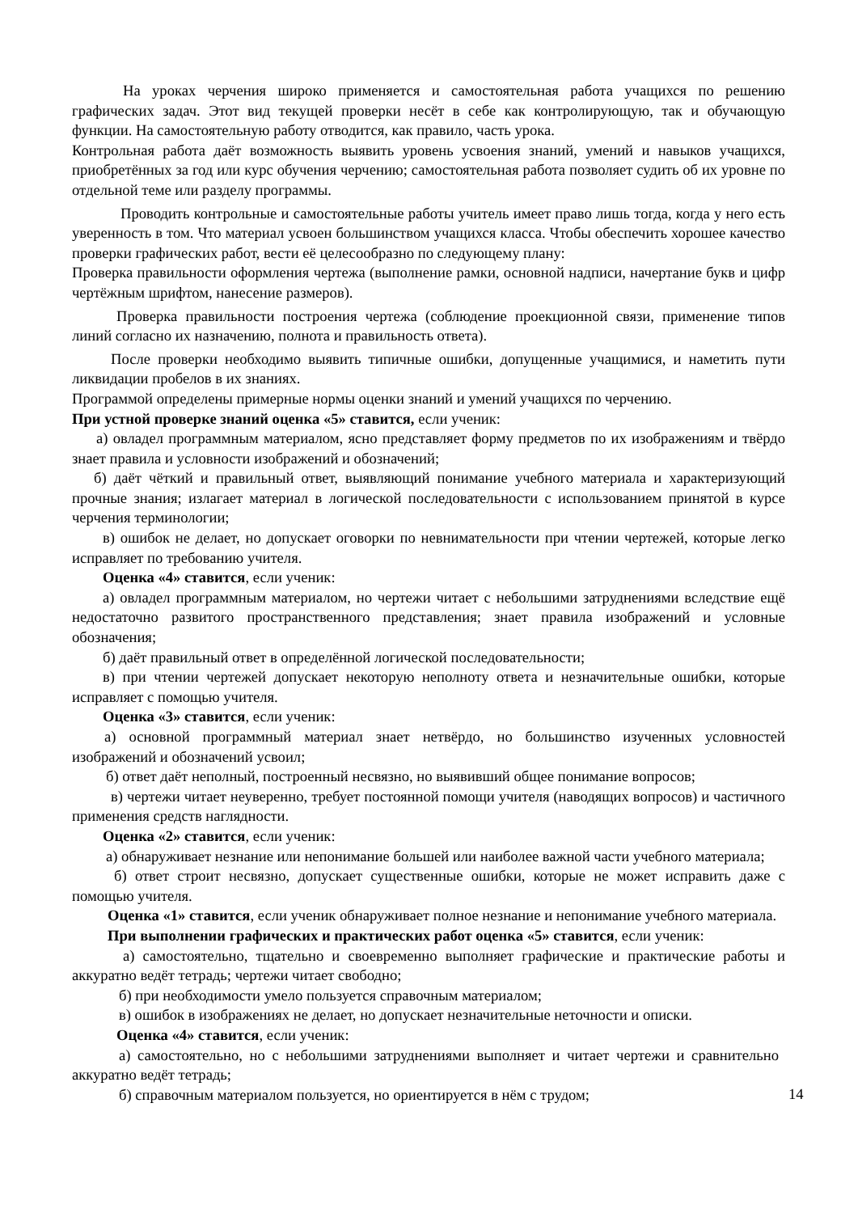На уроках черчения широко применяется и самостоятельная работа учащихся по решению графических задач. Этот вид текущей проверки несёт в себе как контролирующую, так и обучающую функции. На самостоятельную работу отводится, как правило, часть урока.
Контрольная работа даёт возможность выявить уровень усвоения знаний, умений и навыков учащихся, приобретённых за год или курс обучения черчению; самостоятельная работа позволяет судить об их уровне по отдельной теме или разделу программы.
Проводить контрольные и самостоятельные работы учитель имеет право лишь тогда, когда у него есть уверенность в том. Что материал усвоен большинством учащихся класса. Чтобы обеспечить хорошее качество проверки графических работ, вести её целесообразно по следующему плану:
Проверка правильности оформления чертежа (выполнение рамки, основной надписи, начертание букв и цифр чертёжным шрифтом, нанесение размеров).
Проверка правильности построения чертежа (соблюдение проекционной связи, применение типов линий согласно их назначению, полнота и правильность ответа).
После проверки необходимо выявить типичные ошибки, допущенные учащимися, и наметить пути ликвидации пробелов в их знаниях.
Программой определены примерные нормы оценки знаний и умений учащихся по черчению.
При устной проверке знаний оценка «5» ставится, если ученик:
а) овладел программным материалом, ясно представляет форму предметов по их изображениям и твёрдо знает правила и условности изображений и обозначений;
б) даёт чёткий и правильный ответ, выявляющий понимание учебного материала и характеризующий прочные знания; излагает материал в логической последовательности с использованием принятой в курсе черчения терминологии;
в) ошибок не делает, но допускает оговорки по невнимательности при чтении чертежей, которые легко исправляет по требованию учителя.
Оценка «4» ставится, если ученик:
а) овладел программным материалом, но чертежи читает с небольшими затруднениями вследствие ещё недостаточно развитого пространственного представления; знает правила изображений и условные обозначения;
б) даёт правильный ответ в определённой логической последовательности;
в) при чтении чертежей допускает некоторую неполноту ответа и незначительные ошибки, которые исправляет с помощью учителя.
Оценка «3» ставится, если ученик:
а) основной программный материал знает нетвёрдо, но большинство изученных условностей изображений и обозначений усвоил;
б) ответ даёт неполный, построенный несвязно, но выявивший общее понимание вопросов;
в) чертежи читает неуверенно, требует постоянной помощи учителя (наводящих вопросов) и частичного применения средств наглядности.
Оценка «2» ставится, если ученик:
а) обнаруживает незнание или непонимание большей или наиболее важной части учебного материала;
б) ответ строит несвязно, допускает существенные ошибки, которые не может исправить даже с помощью учителя.
Оценка «1» ставится, если ученик обнаруживает полное незнание и непонимание учебного материала.
При выполнении графических и практических работ оценка «5» ставится, если ученик:
а) самостоятельно, тщательно и своевременно выполняет графические и практические работы и аккуратно ведёт тетрадь; чертежи читает свободно;
б) при необходимости умело пользуется справочным материалом;
в) ошибок в изображениях не делает, но допускает незначительные неточности и описки.
Оценка «4» ставится, если ученик:
а) самостоятельно, но с небольшими затруднениями выполняет и читает чертежи и сравнительно аккуратно ведёт тетрадь;
б) справочным материалом пользуется, но ориентируется в нём с трудом;
14